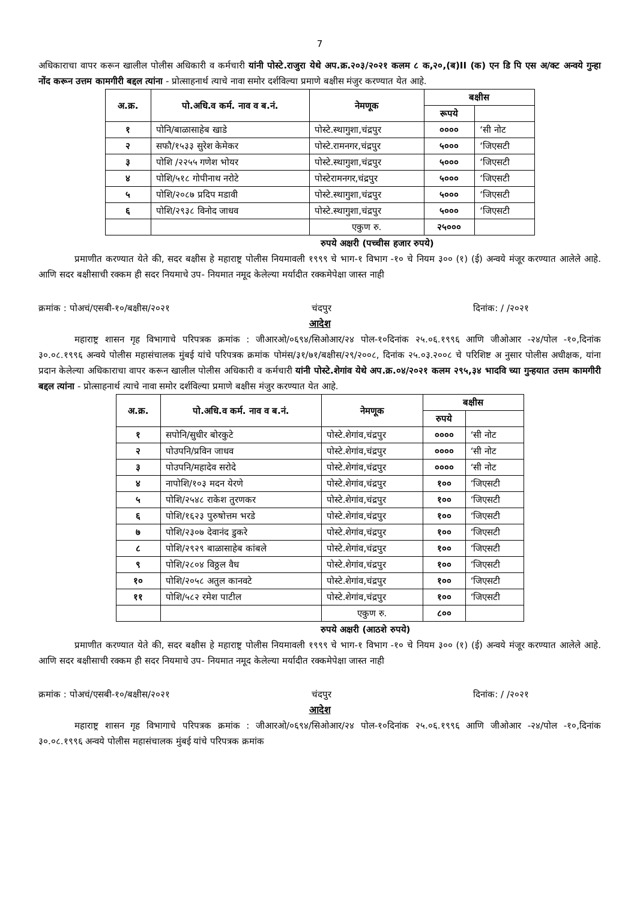7
अधिकाराचा वापर करून खालील पोलीस अधिकारी व कर्मचारी यांनी पोस्टे.राजुरा येथे अप.क्र.२०३/२०२१ कलम ८ क,२०,(ब)II (क) एन डि पि एस अ/क्ट अन्वये गुन्हा नोंद करून उत्तम कामगीरी बद्दल त्यांना - प्रोत्साहनार्थ त्याचे नावा समोर दर्शविल्या प्रमाणे बक्षीस मंजुर करण्यात येत आहे.
| अ.क्र. | पो.अधि.व कर्म. नाव व ब.नं. | नेमणूक | बक्षीस | |
| --- | --- | --- | --- | --- |
| | | | रूपये | |
| १ | पोनि/बाळासाहेब खाडे | पोस्टे.स्थागुशा,चंद्रपुर | ०००० | ‘सी नोट |
| २ | सफौ/१५३३ सुरेश केमेकर | पोस्टे.रामनगर,चंद्रपुर | ५००० | ‘जिएसटी |
| ३ | पोशि /२२५५ गणेश भोयर | पोस्टे.स्थागुशा,चंद्रपुर | ५००० | ‘जिएसटी |
| ४ | पोशि/५१८ गोपीनाथ नरोटे | पोस्टेरामनगर,चंद्रपुर | ५००० | ‘जिएसटी |
| ५ | पोशि/२०८७ प्रदिप मडावी | पोस्टे.स्थागुशा,चंद्रपुर | ५००० | ‘जिएसटी |
| ६ | पोशि/२९३८ विनोद जाधव | पोस्टे.स्थागुशा,चंद्रपुर | ५००० | ‘जिएसटी |
| | | एकुण रु. | २५००० | |
रुपये अक्षरी (पच्चीस हजार रुपये)
प्रमाणीत करण्यात येते की, सदर बक्षीस हे महाराष्ट्र पोलीस नियमावली १९९९ चे भाग-१ विभाग -१० चे नियम ३०० (१) (ई) अन्वये मंजूर करण्यात आलेले आहे. आणि सदर बक्षीसाची रक्कम ही सदर नियमाचे उप- नियमात नमूद केलेल्या मर्यादीत रक्कमेपेक्षा जास्त नाही
क्रमांक : पोअचं/एसबी-१०/बक्षीस/२०२१ चंदपुर दिनांक: / /२०२१
आदेश
महाराष्ट्र शासन गृह विभागाचे परिपत्रक क्रमांक : जीआरओ/०६९४/सिओआर/२४ पोल-१०दिनांक २५.०६.१९९६ आणि जीओआर -२४/पोल -१०,दिनांक ३०.०८.१९९६ अन्वये पोलीस महासंचालक मुंबई यांचे परिपत्रक क्रमांक पोमंस/३१/७१/बक्षीस/२९/२००८, दिनांक २५.०३.२००८ चे परिशिष्ट अ नुसार पोलीस अधीक्षक, यांना प्रदान केलेल्या अधिकाराचा वापर करून खालील पोलीस अधिकारी व कर्मचारी यांनी पोस्टे.शेगांव येथे अप.क्र.०४/२०२१ कलम २९५,३४ भादवि च्या गुन्हयात उत्तम कामगीरी बद्दल त्यांना - प्रोत्साहनार्थ त्याचे नावा समोर दर्शविल्या प्रमाणे बक्षीस मंजुर करण्यात येत आहे.
| अ.क्र. | पो.अधि.व कर्म. नाव व ब.नं. | नेमणूक | बक्षीस | |
| --- | --- | --- | --- | --- |
| | | | रुपये | |
| १ | सपोनि/सुधीर बोरकुटे | पोस्टे.शेगांव,चंद्रपुर | ०००० | ‘सी नोट |
| २ | पोउपनि/प्रविन जाधव | पोस्टे.शेगांव,चंद्रपुर | ०००० | ‘सी नोट |
| ३ | पोउपनि/महादेव सरोदे | पोस्टे.शेगांव,चंद्रपुर | ०००० | ‘सी नोट |
| ४ | नापोशि/१०३ मदन येरणे | पोस्टे.शेगांव,चंद्रपुर | १०० | ‘जिएसटी |
| ५ | पोशि/२५४८ राकेश तुरणकर | पोस्टे.शेगांव,चंद्रपुर | १०० | ‘जिएसटी |
| ६ | पोशि/१६२३ पुरुषोत्तम भरडे | पोस्टे.शेगांव,चंद्रपुर | १०० | ‘जिएसटी |
| ७ | पोशि/२३०७ देवानंद डुकरे | पोस्टे.शेगांव,चंद्रपुर | १०० | ‘जिएसटी |
| ८ | पोशि/२९२९ बाळासाहेब कांबले | पोस्टे.शेगांव,चंद्रपुर | १०० | ‘जिएसटी |
| ९ | पोशि/२८०४ विठ्ठल वैध | पोस्टे.शेगांव,चंद्रपुर | १०० | ‘जिएसटी |
| १० | पोशि/२०५८ अतुल कानवटे | पोस्टे.शेगांव,चंद्रपुर | १०० | ‘जिएसटी |
| ११ | पोशि/५८२ रमेश पाटील | पोस्टे.शेगांव,चंद्रपुर | १०० | ‘जिएसटी |
| | | एकुण रु. | ८०० | |
रुपये अक्षरी (आठशे रुपये)
प्रमाणीत करण्यात येते की, सदर बक्षीस हे महाराष्ट्र पोलीस नियमावली १९९९ चे भाग-१ विभाग -१० चे नियम ३०० (१) (ई) अन्वये मंजूर करण्यात आलेले आहे. आणि सदर बक्षीसाची रक्कम ही सदर नियमाचे उप- नियमात नमूद केलेल्या मर्यादीत रक्कमेपेक्षा जास्त नाही
क्रमांक : पोअचं/एसबी-१०/बक्षीस/२०२१ चंदपुर दिनांक: / /२०२१
आदेश
महाराष्ट्र शासन गृह विभागाचे परिपत्रक क्रमांक : जीआरओ/०६९४/सिओआर/२४ पोल-१०दिनांक २५.०६.१९९६ आणि जीओआर -२४/पोल -१०,दिनांक ३०.०८.१९९६ अन्वये पोलीस महासंचालक मुंबई यांचे परिपत्रक क्रमांक